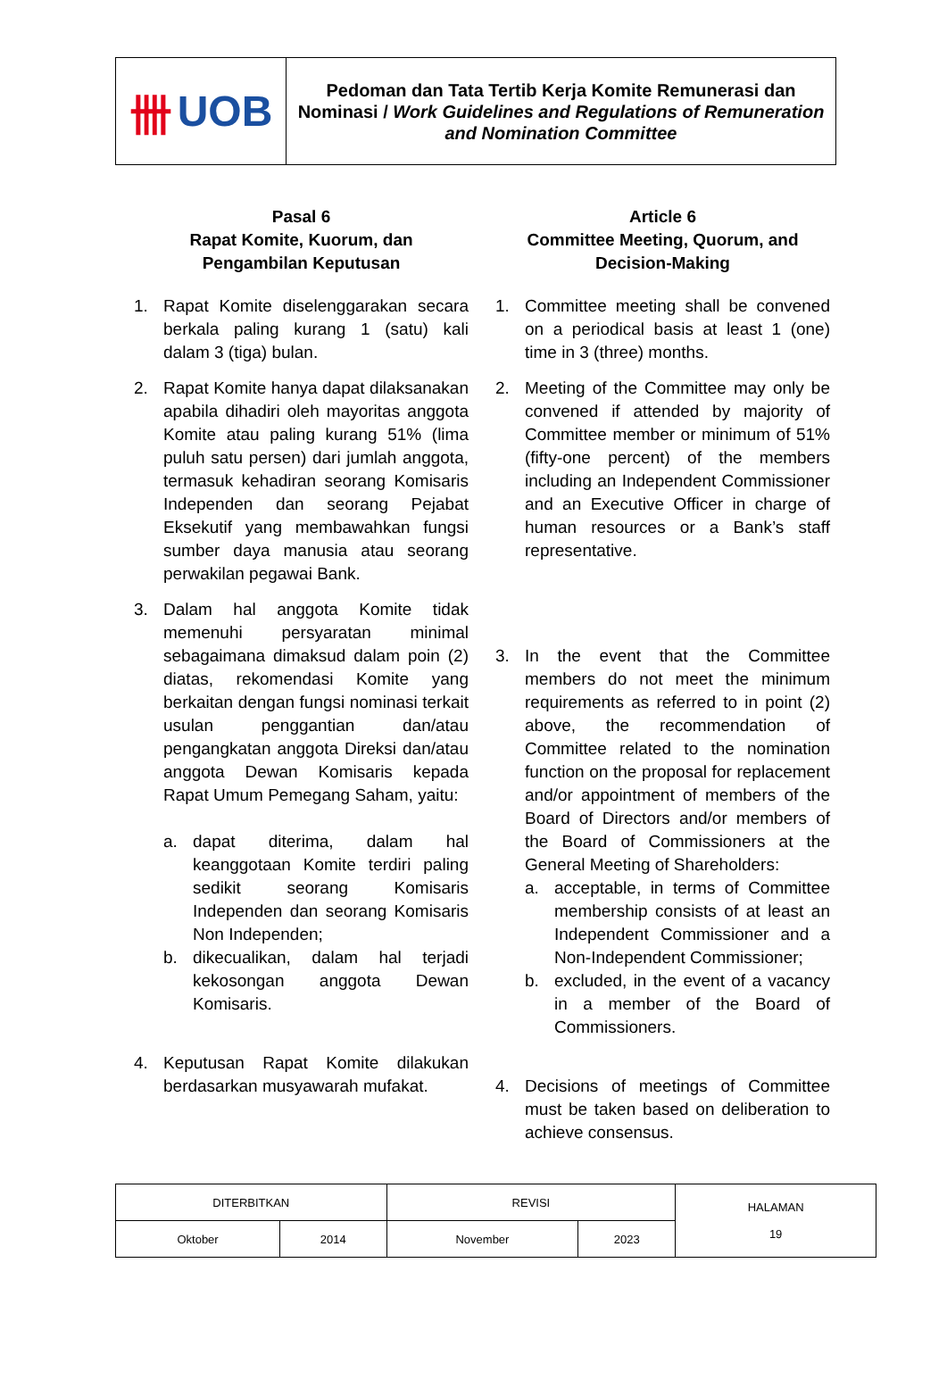卌 UOB
Pedoman dan Tata Tertib Kerja Komite Remunerasi dan Nominasi / Work Guidelines and Regulations of Remuneration and Nomination Committee
Pasal 6
Rapat Komite, Kuorum, dan
Pengambilan Keputusan
1. Rapat Komite diselenggarakan secara berkala paling kurang 1 (satu) kali dalam 3 (tiga) bulan.
2. Rapat Komite hanya dapat dilaksanakan apabila dihadiri oleh mayoritas anggota Komite atau paling kurang 51% (lima puluh satu persen) dari jumlah anggota, termasuk kehadiran seorang Komisaris Independen dan seorang Pejabat Eksekutif yang membawahkan fungsi sumber daya manusia atau seorang perwakilan pegawai Bank.
3. Dalam hal anggota Komite tidak memenuhi persyaratan minimal sebagaimana dimaksud dalam poin (2) diatas, rekomendasi Komite yang berkaitan dengan fungsi nominasi terkait usulan penggantian dan/atau pengangkatan anggota Direksi dan/atau anggota Dewan Komisaris kepada Rapat Umum Pemegang Saham, yaitu:
a. dapat diterima, dalam hal keanggotaan Komite terdiri paling sedikit seorang Komisaris Independen dan seorang Komisaris Non Independen;
b. dikecualikan, dalam hal terjadi kekosongan anggota Dewan Komisaris.
4. Keputusan Rapat Komite dilakukan berdasarkan musyawarah mufakat.
Article 6
Committee Meeting, Quorum, and
Decision-Making
1. Committee meeting shall be convened on a periodical basis at least 1 (one) time in 3 (three) months.
2. Meeting of the Committee may only be convened if attended by majority of Committee member or minimum of 51% (fifty-one percent) of the members including an Independent Commissioner and an Executive Officer in charge of human resources or a Bank’s staff representative.
3. In the event that the Committee members do not meet the minimum requirements as referred to in point (2) above, the recommendation of Committee related to the nomination function on the proposal for replacement and/or appointment of members of the Board of Directors and/or members of the Board of Commissioners at the General Meeting of Shareholders:
a. acceptable, in terms of Committee membership consists of at least an Independent Commissioner and a Non-Independent Commissioner;
b. excluded, in the event of a vacancy in a member of the Board of Commissioners.
4. Decisions of meetings of Committee must be taken based on deliberation to achieve consensus.
| DITERBITKAN | | REVISI | | HALAMAN 19 |
| Oktober | 2014 | November | 2023 | |